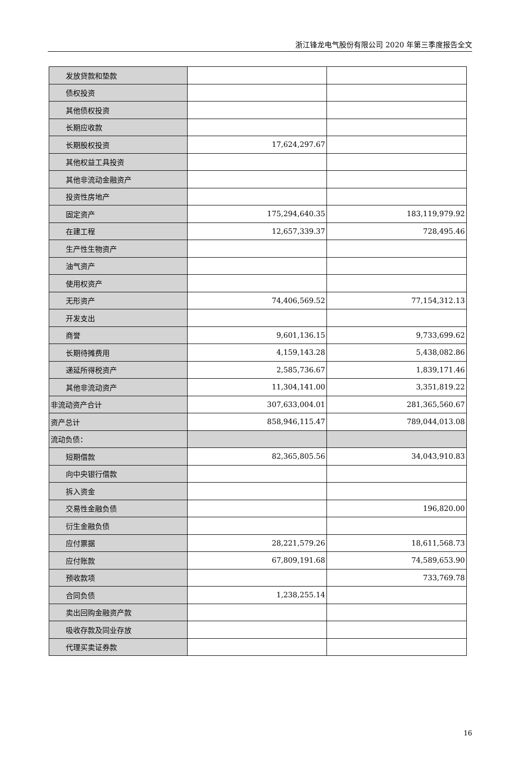浙江锋龙电气股份有限公司 2020 年第三季度报告全文
| 发放贷款和垫款 | | |
| 债权投资 | | |
| 其他债权投资 | | |
| 长期应收款 | | |
| 长期股权投资 | 17,624,297.67 | |
| 其他权益工具投资 | | |
| 其他非流动金融资产 | | |
| 投资性房地产 | | |
| 固定资产 | 175,294,640.35 | 183,119,979.92 |
| 在建工程 | 12,657,339.37 | 728,495.46 |
| 生产性生物资产 | | |
| 油气资产 | | |
| 使用权资产 | | |
| 无形资产 | 74,406,569.52 | 77,154,312.13 |
| 开发支出 | | |
| 商誉 | 9,601,136.15 | 9,733,699.62 |
| 长期待摊费用 | 4,159,143.28 | 5,438,082.86 |
| 递延所得税资产 | 2,585,736.67 | 1,839,171.46 |
| 其他非流动资产 | 11,304,141.00 | 3,351,819.22 |
| 非流动资产合计 | 307,633,004.01 | 281,365,560.67 |
| 资产总计 | 858,946,115.47 | 789,044,013.08 |
| 流动负债： | | |
| 短期借款 | 82,365,805.56 | 34,043,910.83 |
| 向中央银行借款 | | |
| 拆入资金 | | |
| 交易性金融负债 | | 196,820.00 |
| 衍生金融负债 | | |
| 应付票据 | 28,221,579.26 | 18,611,568.73 |
| 应付账款 | 67,809,191.68 | 74,589,653.90 |
| 预收款项 | | 733,769.78 |
| 合同负债 | 1,238,255.14 | |
| 卖出回购金融资产款 | | |
| 吸收存款及同业存放 | | |
| 代理买卖证券款 | | |
16